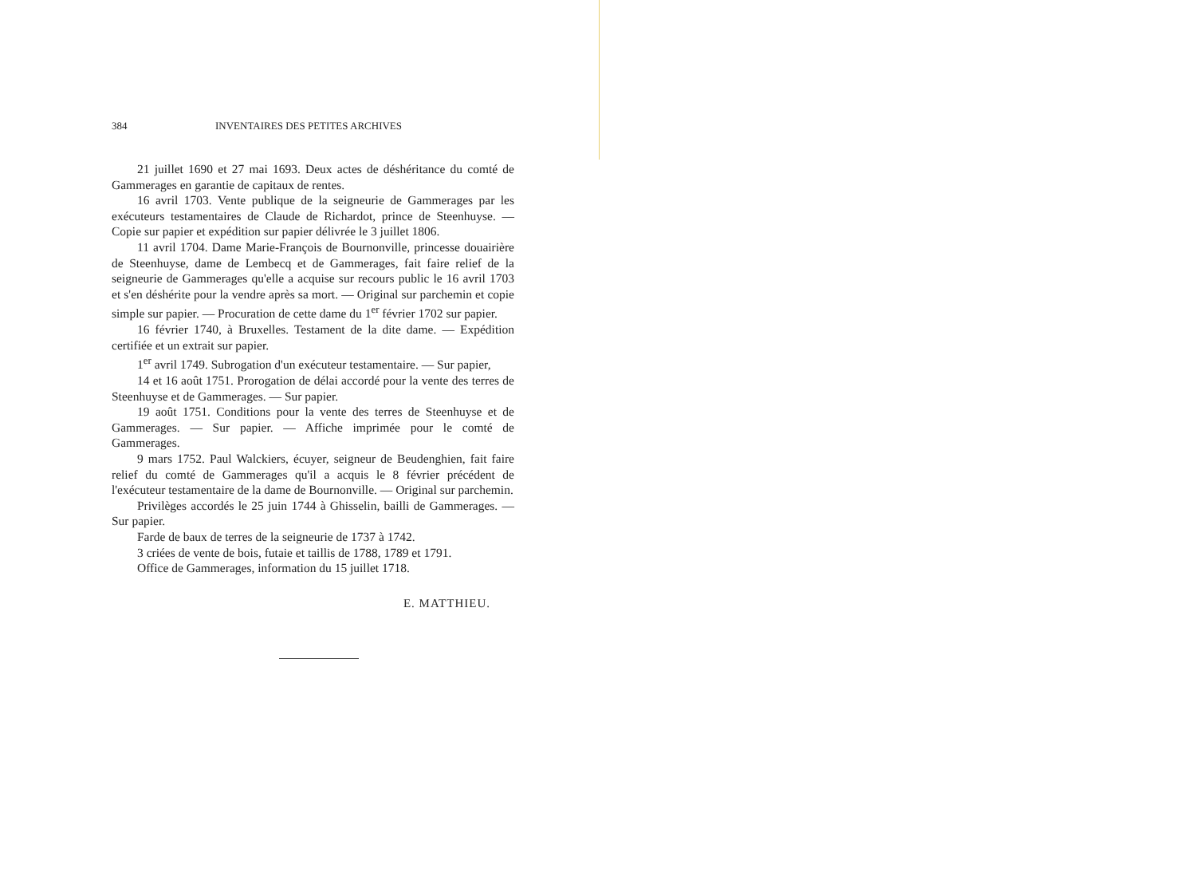384 INVENTAIRES DES PETITES ARCHIVES
21 juillet 1690 et 27 mai 1693. Deux actes de déshéritance du comté de Gammerages en garantie de capitaux de rentes.
16 avril 1703. Vente publique de la seigneurie de Gammerages par les exécuteurs testamentaires de Claude de Richardot, prince de Steenhuyse. — Copie sur papier et expédition sur papier délivrée le 3 juillet 1806.
11 avril 1704. Dame Marie-François de Bournonville, princesse douairière de Steenhuyse, dame de Lembecq et de Gammerages, fait faire relief de la seigneurie de Gammerages qu'elle a acquise sur recours public le 16 avril 1703 et s'en déshérite pour la vendre après sa mort. — Original sur parchemin et copie simple sur papier. — Procuration de cette dame du 1<sup>er</sup> février 1702 sur papier.
16 février 1740, à Bruxelles. Testament de la dite dame. — Expédition certifiée et un extrait sur papier.
1<sup>er</sup> avril 1749. Subrogation d'un exécuteur testamentaire. — Sur papier,
14 et 16 août 1751. Prorogation de délai accordé pour la vente des terres de Steenhuyse et de Gammerages. — Sur papier.
19 août 1751. Conditions pour la vente des terres de Steenhuyse et de Gammerages. — Sur papier. — Affiche imprimée pour le comté de Gammerages.
9 mars 1752. Paul Walckiers, écuyer, seigneur de Beudenghien, fait faire relief du comté de Gammerages qu'il a acquis le 8 février précédent de l'exécuteur testamentaire de la dame de Bournonville. — Original sur parchemin.
Privilèges accordés le 25 juin 1744 à Ghisselin, bailli de Gammerages. — Sur papier.
Farde de baux de terres de la seigneurie de 1737 à 1742.
3 criées de vente de bois, futaie et taillis de 1788, 1789 et 1791.
Office de Gammerages, information du 15 juillet 1718.
E. MATTHIEU.